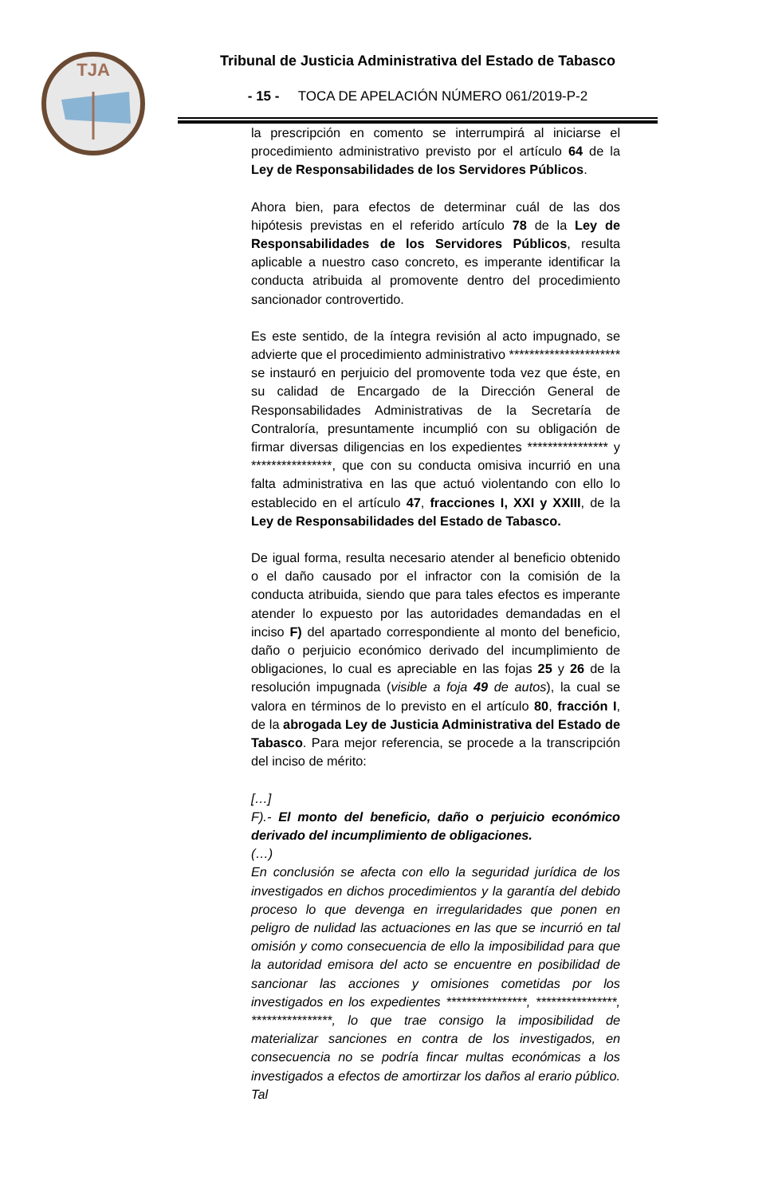TJA
Tribunal de Justicia Administrativa del Estado de Tabasco
- 15 - TOCA DE APELACIÓN NÚMERO 061/2019-P-2
la prescripción en comento se interrumpirá al iniciarse el procedimiento administrativo previsto por el artículo 64 de la Ley de Responsabilidades de los Servidores Públicos.
Ahora bien, para efectos de determinar cuál de las dos hipótesis previstas en el referido artículo 78 de la Ley de Responsabilidades de los Servidores Públicos, resulta aplicable a nuestro caso concreto, es imperante identificar la conducta atribuida al promovente dentro del procedimiento sancionador controvertido.
Es este sentido, de la íntegra revisión al acto impugnado, se advierte que el procedimiento administrativo ********************** se instauró en perjuicio del promovente toda vez que éste, en su calidad de Encargado de la Dirección General de Responsabilidades Administrativas de la Secretaría de Contraloría, presuntamente incumplió con su obligación de firmar diversas diligencias en los expedientes **************** y ****************, que con su conducta omisiva incurrió en una falta administrativa en las que actuó violentando con ello lo establecido en el artículo 47, fracciones I, XXI y XXIII, de la Ley de Responsabilidades del Estado de Tabasco.
De igual forma, resulta necesario atender al beneficio obtenido o el daño causado por el infractor con la comisión de la conducta atribuida, siendo que para tales efectos es imperante atender lo expuesto por las autoridades demandadas en el inciso F) del apartado correspondiente al monto del beneficio, daño o perjuicio económico derivado del incumplimiento de obligaciones, lo cual es apreciable en las fojas 25 y 26 de la resolución impugnada (visible a foja 49 de autos), la cual se valora en términos de lo previsto en el artículo 80, fracción I, de la abrogada Ley de Justicia Administrativa del Estado de Tabasco. Para mejor referencia, se procede a la transcripción del inciso de mérito:
[…]
F).- El monto del beneficio, daño o perjuicio económico derivado del incumplimiento de obligaciones.
(…)
En conclusión se afecta con ello la seguridad jurídica de los investigados en dichos procedimientos y la garantía del debido proceso lo que devenga en irregularidades que ponen en peligro de nulidad las actuaciones en las que se incurrió en tal omisión y como consecuencia de ello la imposibilidad para que la autoridad emisora del acto se encuentre en posibilidad de sancionar las acciones y omisiones cometidas por los investigados en los expedientes ****************, ****************, ****************, lo que trae consigo la imposibilidad de materializar sanciones en contra de los investigados, en consecuencia no se podría fincar multas económicas a los investigados a efectos de amortirzar los daños al erario público. Tal